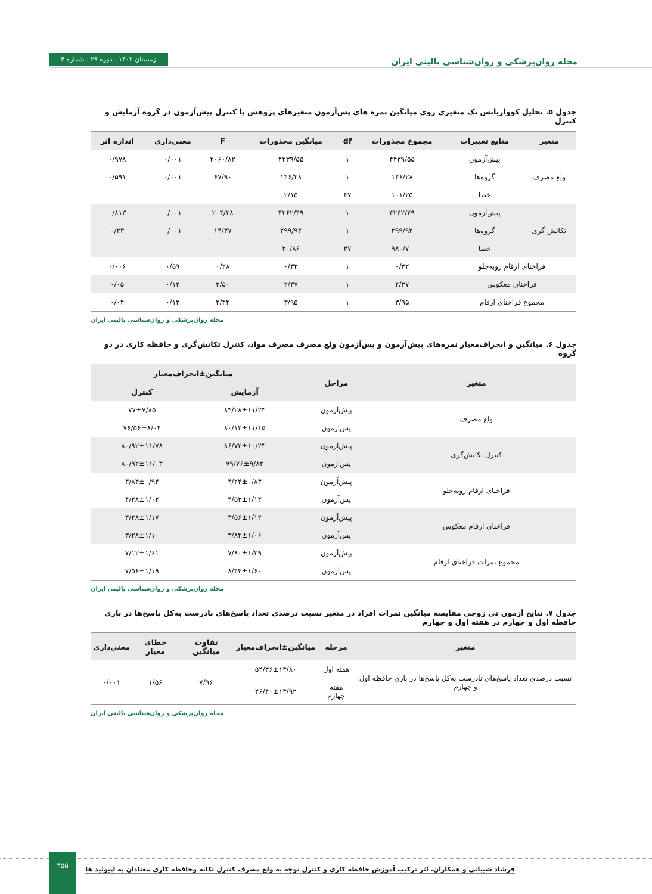مجله روان‌پزشکی و روان‌شناسی بالینی ایران زمستان ۱۴۰۲ . دوره ۲۹ . شماره ۴
جدول ۵. تحلیل کوواریانس تک متغیری روی میانگین نمره های پس‌آزمون متغیرهای پژوهش با کنترل پیش‌آزمون در گروه آزمایش و کنترل
| متغیر | منابع تغییرات | مجموع مجذورات | df | میانگین مجذورات | F | معنی‌داری | اندازه اثر |
| --- | --- | --- | --- | --- | --- | --- | --- |
| ولع مصرف | پیش‌آزمون | ۴۴۳۹/۵۵ | ۱ | ۴۴۳۹/۵۵ | ۲۰۶۰/۸۲ | ۰/۰۰۱ | ۰/۹۷۸ |
| | گروه‌ها | ۱۴۶/۲۸ | ۱ | ۱۴۶/۲۸ | ۶۷/۹۰ | ۰/۰۰۱ | ۰/۵۹۱ |
| | خطا | ۱۰۱/۲۵ | ۴۷ | ۲/۱۵ | | | |
| تکانش گری | پیش‌آزمون | ۴۲۶۲/۴۹ | ۱ | ۴۲۶۲/۴۹ | ۲۰۴/۲۸ | ۰/۰۰۱ | ۰/۸۱۳ |
| | گروه‌ها | ۲۹۹/۹۲ | ۱ | ۲۹۹/۹۲ | ۱۴/۳۷ | ۰/۰۰۱ | ۰/۲۳ |
| | خطا | ۹۸۰/۷۰ | ۴۷ | ۲۰/۸۶ | | | |
| فراخنای ارقام روبه‌جلو | | ۰/۳۲ | ۱ | ۰/۳۲ | ۰/۲۸ | ۰/۵۹ | ۰/۰۰۶ |
| فراخنای معکوس | | ۲/۳۷ | ۱ | ۲/۳۷ | ۲/۵۰ | ۰/۱۲ | ۰/۰۵ |
| مجموع فراخنای ارقام | | ۳/۹۵ | ۱ | ۳/۹۵ | ۲/۴۴ | ۰/۱۲ | ۰/۰۴ |
مجله روان‌پزشکی و روان‌شناسی بالینی ایران
جدول ۶. میانگین و انحراف‌معیار نمره‌های پیش‌آزمون و پس‌آزمون ولع مصرف مصرف مواد، کنترل تکانش‌گری و حافظه کاری در دو گروه
| متغیر | مراحل | میانگین±انحراف‌معیار | |
| --- | --- | --- | --- |
| | | آزمایش | کنترل |
| ولع مصرف | پیش‌آزمون | ۸۴/۲۸±۱۱/۲۳ | ۷۷±۷/۸۵ |
| | پس‌آزمون | ۸۰/۱۲±۱۱/۱۵ | ۷۶/۵۶±۸/۰۴ |
| کنترل تکانش‌گری | پیش‌آزمون | ۸۶/۷۲±۱۰/۲۳ | ۸۰/۹۲±۱۱/۷۸ |
| | پس‌آزمون | ۷۹/۷۶±۹/۸۳ | ۸۰/۹۲±۱۱/۰۳ |
| فراخنای ارقام روبه‌جلو | پیش‌آزمون | ۴/۲۴±۰/۸۳ | ۳/۸۴±۰/۹۴ |
| | پس‌آزمون | ۴/۵۲±۱/۱۲ | ۴/۲۸±۱/۰۲ |
| فراخنای ارقام معکوس | پیش‌آزمون | ۳/۵۶±۱/۱۲ | ۳/۲۸±۱/۱۷ |
| | پس‌آزمون | ۳/۸۴±۱/۰۶ | ۳/۲۸±۱/۱۰ |
| مجموع نمرات فراخنای ارقام | پیش‌آزمون | ۷/۸۰±۱/۲۹ | ۷/۱۲±۱/۶۱ |
| | پس‌آزمون | ۸/۴۴±۱/۶۰ | ۷/۵۶±۱/۱۹ |
مجله روان‌پزشکی و روان‌شناسی بالینی ایران
جدول ۷. نتایج آزمون تی زوجی مقایسه میانگین نمرات افراد در متغیر نسبت درصدی تعداد پاسخ‌های نادرست به‌کل پاسخ‌ها در بازی حافظه اول و چهارم در هفته اول و چهارم
| متغیر | مرحله | میانگین±انحراف‌معیار | تفاوت میانگین | خطای معیار | معنی‌داری |
| --- | --- | --- | --- | --- | --- |
| نسبت درصدی تعداد پاسخ‌های نادرست به‌کل پاسخ‌ها در بازی حافظه اول و چهارم | هفته اول | ۵۴/۳۶±۱۳/۸۰ | ۷/۹۶ | ۱/۵۶ | ۰/۰۰۱ |
| | هفته چهارم | ۴۶/۴۰±۱۳/۹۲ | | | |
مجله روان‌پزشکی و روان‌شناسی بالینی ایران
۴۵۵
فرشاد شیبانی و همکاران. اثر ترکیب آموزش حافظه کاری و کنترل توجه به ولع مصرف کنترل تکانه وحافظه کاری معتادان به اپیوئید ها